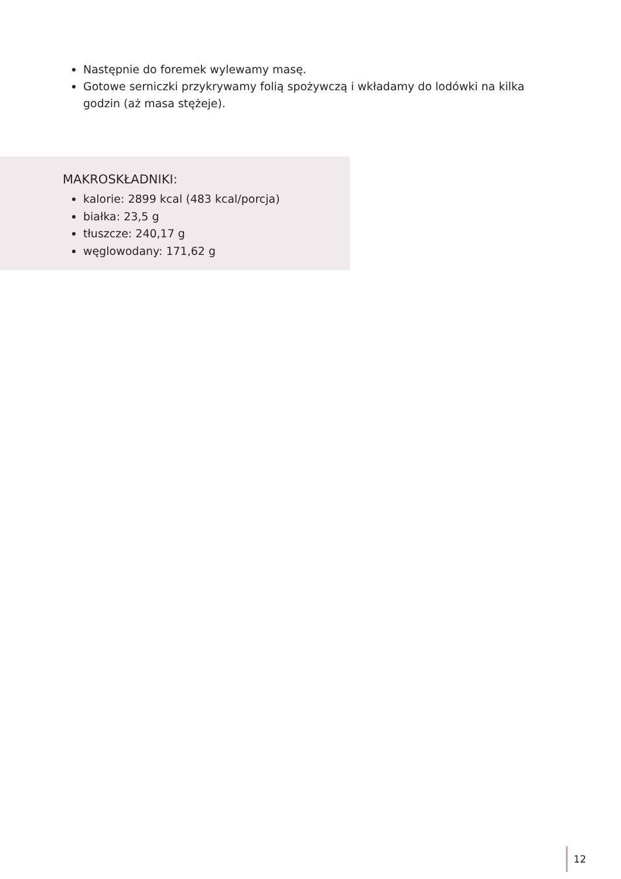Następnie do foremek wylewamy masę.
Gotowe serniczki przykrywamy folią spożywczą i wkładamy do lodówki na kilka godzin (aż masa stężeje).
MAKROSKŁADNIKI:
kalorie: 2899 kcal (483 kcal/porcja)
białka: 23,5 g
tłuszcze: 240,17 g
węglowodany: 171,62 g
12